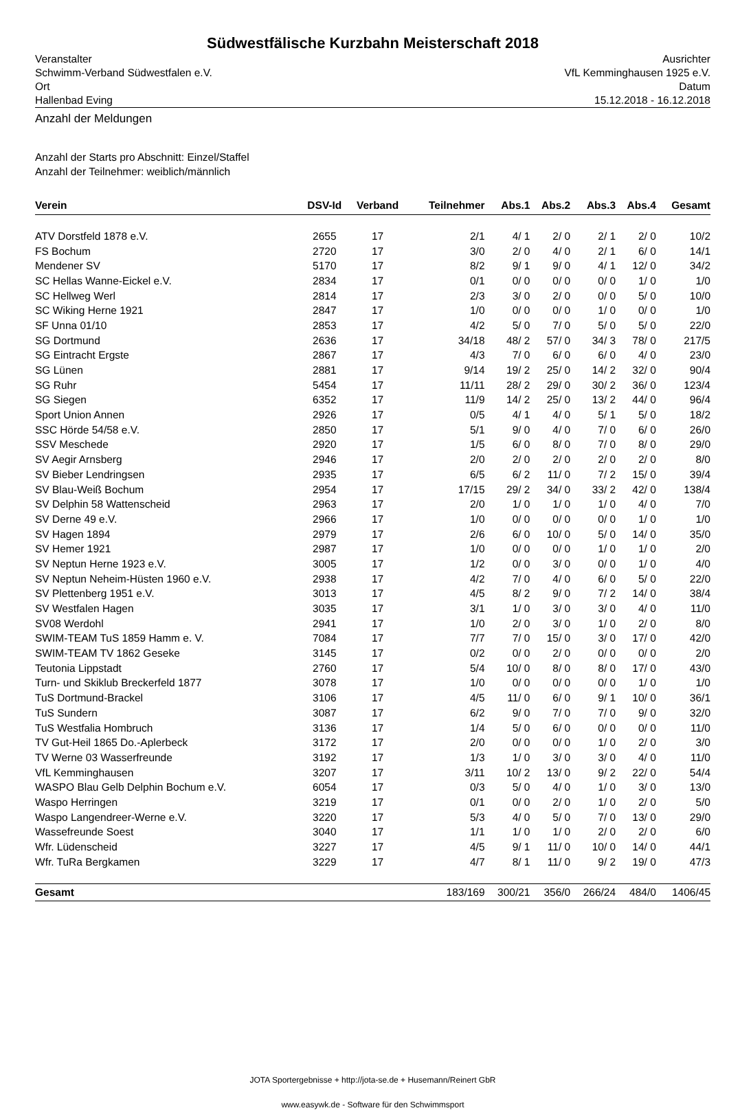Südwestfälische Kurzbahn Meisterschaft 2018
Veranstalter
Schwimm-Verband Südwestfalen e.V.
Ort
Hallenbad Eving
Ausrichter
VfL Kemminghausen 1925 e.V.
Datum
15.12.2018 - 16.12.2018
Anzahl der Meldungen
Anzahl der Starts pro Abschnitt: Einzel/Staffel
Anzahl der Teilnehmer: weiblich/männlich
| Verein | DSV-Id | Verband | Teilnehmer | Abs.1 | Abs.2 | Abs.3 | Abs.4 | Gesamt |
| --- | --- | --- | --- | --- | --- | --- | --- | --- |
| ATV Dorstfeld 1878 e.V. | 2655 | 17 | 2/1 | 4/ 1 | 2/ 0 | 2/ 1 | 2/ 0 | 10/2 |
| FS Bochum | 2720 | 17 | 3/0 | 2/ 0 | 4/ 0 | 2/ 1 | 6/ 0 | 14/1 |
| Mendener SV | 5170 | 17 | 8/2 | 9/ 1 | 9/ 0 | 4/ 1 | 12/ 0 | 34/2 |
| SC Hellas Wanne-Eickel e.V. | 2834 | 17 | 0/1 | 0/ 0 | 0/ 0 | 0/ 0 | 1/ 0 | 1/0 |
| SC Hellweg Werl | 2814 | 17 | 2/3 | 3/ 0 | 2/ 0 | 0/ 0 | 5/ 0 | 10/0 |
| SC Wiking Herne 1921 | 2847 | 17 | 1/0 | 0/ 0 | 0/ 0 | 1/ 0 | 0/ 0 | 1/0 |
| SF Unna 01/10 | 2853 | 17 | 4/2 | 5/ 0 | 7/ 0 | 5/ 0 | 5/ 0 | 22/0 |
| SG Dortmund | 2636 | 17 | 34/18 | 48/ 2 | 57/ 0 | 34/ 3 | 78/ 0 | 217/5 |
| SG Eintracht Ergste | 2867 | 17 | 4/3 | 7/ 0 | 6/ 0 | 6/ 0 | 4/ 0 | 23/0 |
| SG Lünen | 2881 | 17 | 9/14 | 19/ 2 | 25/ 0 | 14/ 2 | 32/ 0 | 90/4 |
| SG Ruhr | 5454 | 17 | 11/11 | 28/ 2 | 29/ 0 | 30/ 2 | 36/ 0 | 123/4 |
| SG Siegen | 6352 | 17 | 11/9 | 14/ 2 | 25/ 0 | 13/ 2 | 44/ 0 | 96/4 |
| Sport Union Annen | 2926 | 17 | 0/5 | 4/ 1 | 4/ 0 | 5/ 1 | 5/ 0 | 18/2 |
| SSC Hörde 54/58 e.V. | 2850 | 17 | 5/1 | 9/ 0 | 4/ 0 | 7/ 0 | 6/ 0 | 26/0 |
| SSV Meschede | 2920 | 17 | 1/5 | 6/ 0 | 8/ 0 | 7/ 0 | 8/ 0 | 29/0 |
| SV Aegir Arnsberg | 2946 | 17 | 2/0 | 2/ 0 | 2/ 0 | 2/ 0 | 2/ 0 | 8/0 |
| SV Bieber Lendringsen | 2935 | 17 | 6/5 | 6/ 2 | 11/ 0 | 7/ 2 | 15/ 0 | 39/4 |
| SV Blau-Weiß Bochum | 2954 | 17 | 17/15 | 29/ 2 | 34/ 0 | 33/ 2 | 42/ 0 | 138/4 |
| SV Delphin 58 Wattenscheid | 2963 | 17 | 2/0 | 1/ 0 | 1/ 0 | 1/ 0 | 4/ 0 | 7/0 |
| SV Derne 49 e.V. | 2966 | 17 | 1/0 | 0/ 0 | 0/ 0 | 0/ 0 | 1/ 0 | 1/0 |
| SV Hagen 1894 | 2979 | 17 | 2/6 | 6/ 0 | 10/ 0 | 5/ 0 | 14/ 0 | 35/0 |
| SV Hemer 1921 | 2987 | 17 | 1/0 | 0/ 0 | 0/ 0 | 1/ 0 | 1/ 0 | 2/0 |
| SV Neptun Herne 1923 e.V. | 3005 | 17 | 1/2 | 0/ 0 | 3/ 0 | 0/ 0 | 1/ 0 | 4/0 |
| SV Neptun Neheim-Hüsten 1960 e.V. | 2938 | 17 | 4/2 | 7/ 0 | 4/ 0 | 6/ 0 | 5/ 0 | 22/0 |
| SV Plettenberg 1951 e.V. | 3013 | 17 | 4/5 | 8/ 2 | 9/ 0 | 7/ 2 | 14/ 0 | 38/4 |
| SV Westfalen Hagen | 3035 | 17 | 3/1 | 1/ 0 | 3/ 0 | 3/ 0 | 4/ 0 | 11/0 |
| SV08 Werdohl | 2941 | 17 | 1/0 | 2/ 0 | 3/ 0 | 1/ 0 | 2/ 0 | 8/0 |
| SWIM-TEAM TuS 1859 Hamm e. V. | 7084 | 17 | 7/7 | 7/ 0 | 15/ 0 | 3/ 0 | 17/ 0 | 42/0 |
| SWIM-TEAM TV 1862 Geseke | 3145 | 17 | 0/2 | 0/ 0 | 2/ 0 | 0/ 0 | 0/ 0 | 2/0 |
| Teutonia Lippstadt | 2760 | 17 | 5/4 | 10/ 0 | 8/ 0 | 8/ 0 | 17/ 0 | 43/0 |
| Turn- und Skiklub Breckerfeld 1877 | 3078 | 17 | 1/0 | 0/ 0 | 0/ 0 | 0/ 0 | 1/ 0 | 1/0 |
| TuS Dortmund-Brackel | 3106 | 17 | 4/5 | 11/ 0 | 6/ 0 | 9/ 1 | 10/ 0 | 36/1 |
| TuS Sundern | 3087 | 17 | 6/2 | 9/ 0 | 7/ 0 | 7/ 0 | 9/ 0 | 32/0 |
| TuS Westfalia Hombruch | 3136 | 17 | 1/4 | 5/ 0 | 6/ 0 | 0/ 0 | 0/ 0 | 11/0 |
| TV Gut-Heil 1865 Do.-Aplerbeck | 3172 | 17 | 2/0 | 0/ 0 | 0/ 0 | 1/ 0 | 2/ 0 | 3/0 |
| TV Werne 03 Wasserfreunde | 3192 | 17 | 1/3 | 1/ 0 | 3/ 0 | 3/ 0 | 4/ 0 | 11/0 |
| VfL Kemminghausen | 3207 | 17 | 3/11 | 10/ 2 | 13/ 0 | 9/ 2 | 22/ 0 | 54/4 |
| WASPO Blau Gelb Delphin Bochum e.V. | 6054 | 17 | 0/3 | 5/ 0 | 4/ 0 | 1/ 0 | 3/ 0 | 13/0 |
| Waspo Herringen | 3219 | 17 | 0/1 | 0/ 0 | 2/ 0 | 1/ 0 | 2/ 0 | 5/0 |
| Waspo Langendreer-Werne e.V. | 3220 | 17 | 5/3 | 4/ 0 | 5/ 0 | 7/ 0 | 13/ 0 | 29/0 |
| Wassefreunde Soest | 3040 | 17 | 1/1 | 1/ 0 | 1/ 0 | 2/ 0 | 2/ 0 | 6/0 |
| Wfr. Lüdenscheid | 3227 | 17 | 4/5 | 9/ 1 | 11/ 0 | 10/ 0 | 14/ 0 | 44/1 |
| Wfr. TuRa Bergkamen | 3229 | 17 | 4/7 | 8/ 1 | 11/ 0 | 9/ 2 | 19/ 0 | 47/3 |
| Gesamt | | | 183/169 | 300/21 | 356/0 | 266/24 | 484/0 | 1406/45 |
JOTA Sportergebnisse + http://jota-se.de + Husemann/Reinert GbR
www.easywk.de - Software für den Schwimmsport